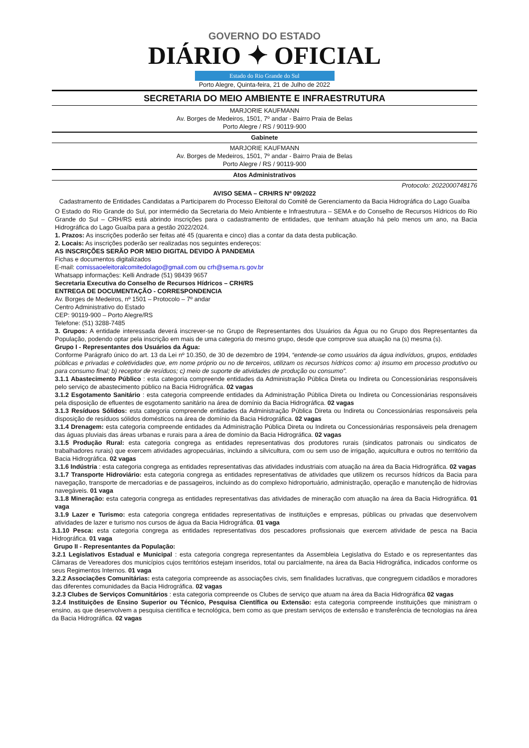GOVERNO DO ESTADO
DIÁRIO ✦ OFICIAL
Estado do Rio Grande do Sul
Porto Alegre, Quinta-feira, 21 de Julho de 2022
SECRETARIA DO MEIO AMBIENTE E INFRAESTRUTURA
MARJORIE KAUFMANN
Av. Borges de Medeiros, 1501, 7º andar - Bairro Praia de Belas
Porto Alegre / RS / 90119-900
Gabinete
MARJORIE KAUFMANN
Av. Borges de Medeiros, 1501, 7º andar - Bairro Praia de Belas
Porto Alegre / RS / 90119-900
Atos Administrativos
Protocolo: 2022000748176
AVISO SEMA – CRH/RS Nº 09/2022
Cadastramento de Entidades Candidatas a Participarem do Processo Eleitoral do Comitê de Gerenciamento da Bacia Hidrográfica do Lago Guaíba
O Estado do Rio Grande do Sul, por intermédio da Secretaria do Meio Ambiente e Infraestrutura – SEMA e do Conselho de Recursos Hídricos do Rio Grande do Sul – CRH/RS está abrindo inscrições para o cadastramento de entidades, que tenham atuação há pelo menos um ano, na Bacia Hidrográfica do Lago Guaíba para a gestão 2022/2024.
1. Prazos: As inscrições poderão ser feitas até 45 (quarenta e cinco) dias a contar da data desta publicação.
2. Locais: As inscrições poderão ser realizadas nos seguintes endereços:
AS INSCRIÇÕES SERÃO POR MEIO DIGITAL DEVIDO À PANDEMIA
Fichas e documentos digitalizados
E-mail: comissaoeleitoralcomitedolago@gmail.com ou crh@sema.rs.gov.br
Whatsapp informações: Kelli Andrade (51) 98439 9657
Secretaria Executiva do Conselho de Recursos Hídricos – CRH/RS
ENTREGA DE DOCUMENTAÇÃO - CORRESPONDENCIA
Av. Borges de Medeiros, nº 1501 – Protocolo – 7º andar
Centro Administrativo do Estado
CEP: 90119-900 – Porto Alegre/RS
Telefone: (51) 3288-7485
3. Grupos: A entidade interessada deverá inscrever-se no Grupo de Representantes dos Usuários da Água ou no Grupo dos Representantes da População, podendo optar pela inscrição em mais de uma categoria do mesmo grupo, desde que comprove sua atuação na (s) mesma (s).
Grupo I - Representantes dos Usuários da Água:
Conforme Parágrafo único do art. 13 da Lei nº 10.350, de 30 de dezembro de 1994, “entende-se como usuários da água indivíduos, grupos, entidades públicas e privadas e coletividades que, em nome próprio ou no de terceiros, utilizam os recursos hídricos como: a) insumo em processo produtivo ou para consumo final; b) receptor de resíduos; c) meio de suporte de atividades de produção ou consumo”.
3.1.1 Abastecimento Público : esta categoria compreende entidades da Administração Pública Direta ou Indireta ou Concessionárias responsáveis pelo serviço de abastecimento público na Bacia Hidrográfica. 02 vagas
3.1.2 Esgotamento Sanitário : esta categoria compreende entidades da Administração Pública Direta ou Indireta ou Concessionárias responsáveis pela disposição de efluentes de esgotamento sanitário na área de domínio da Bacia Hidrográfica. 02 vagas
3.1.3 Resíduos Sólidos: esta categoria compreende entidades da Administração Pública Direta ou Indireta ou Concessionárias responsáveis pela disposição de resíduos sólidos domésticos na área de domínio da Bacia Hidrográfica. 02 vagas
3.1.4 Drenagem: esta categoria compreende entidades da Administração Pública Direta ou Indireta ou Concessionárias responsáveis pela drenagem das águas pluviais das áreas urbanas e rurais para a área de domínio da Bacia Hidrográfica. 02 vagas
3.1.5 Produção Rural: esta categoria congrega as entidades representativas dos produtores rurais (sindicatos patronais ou sindicatos de trabalhadores rurais) que exercem atividades agropecuárias, incluindo a silvicultura, com ou sem uso de irrigação, aquicultura e outros no território da Bacia Hidrográfica. 02 vagas
3.1.6 Indústria : esta categoria congrega as entidades representativas das atividades industriais com atuação na área da Bacia Hidrográfica. 02 vagas
3.1.7 Transporte Hidroviário: esta categoria congrega as entidades representativas de atividades que utilizem os recursos hídricos da Bacia para navegação, transporte de mercadorias e de passageiros, incluindo as do complexo hidroportuário, administração, operação e manutenção de hidrovias navegáveis. 01 vaga
3.1.8 Mineração: esta categoria congrega as entidades representativas das atividades de mineração com atuação na área da Bacia Hidrográfica. 01 vaga
3.1.9 Lazer e Turismo: esta categoria congrega entidades representativas de instituições e empresas, públicas ou privadas que desenvolvem atividades de lazer e turismo nos cursos de água da Bacia Hidrográfica. 01 vaga
3.1.10 Pesca: esta categoria congrega as entidades representativas dos pescadores profissionais que exercem atividade de pesca na Bacia Hidrográfica. 01 vaga
Grupo II - Representantes da População:
3.2.1 Legislativos Estadual e Municipal : esta categoria congrega representantes da Assembleia Legislativa do Estado e os representantes das Câmaras de Vereadores dos municípios cujos territórios estejam inseridos, total ou parcialmente, na área da Bacia Hidrográfica, indicados conforme os seus Regimentos Internos. 01 vaga
3.2.2 Associações Comunitárias: esta categoria compreende as associações civis, sem finalidades lucrativas, que congreguem cidadãos e moradores das diferentes comunidades da Bacia Hidrográfica. 02 vagas
3.2.3 Clubes de Serviços Comunitários : esta categoria compreende os Clubes de serviço que atuam na área da Bacia Hidrográfica 02 vagas
3.2.4 Instituições de Ensino Superior ou Técnico, Pesquisa Científica ou Extensão: esta categoria compreende instituições que ministram o ensino, as que desenvolvem a pesquisa científica e tecnológica, bem como as que prestam serviços de extensão e transferência de tecnologias na área da Bacia Hidrográfica. 02 vagas